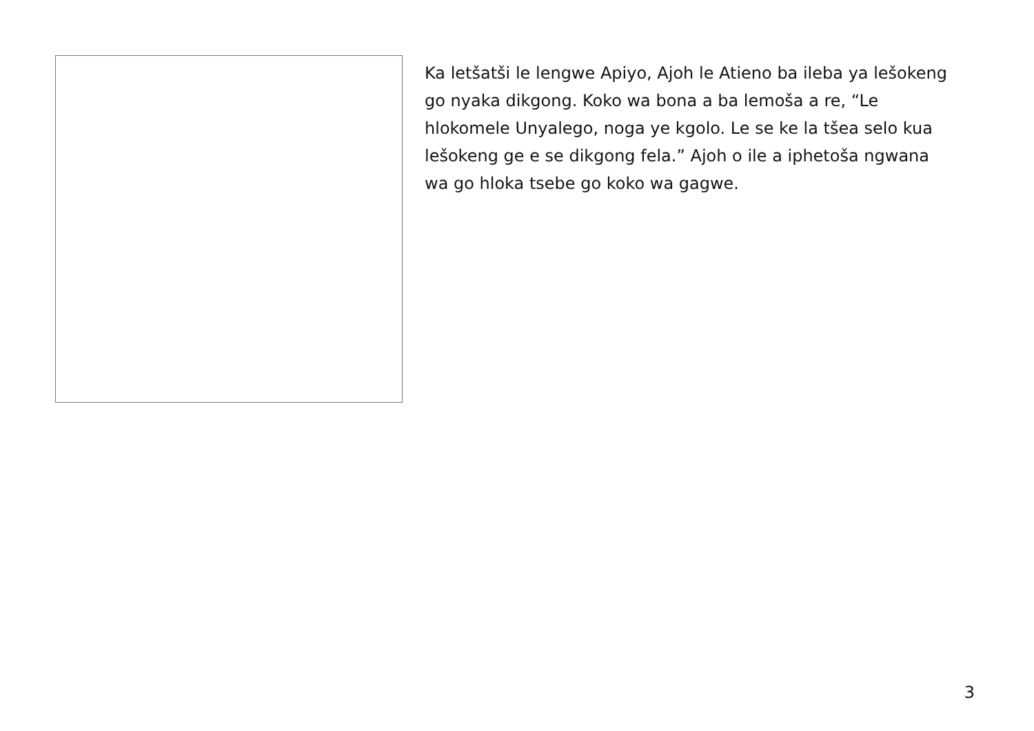Ka letšatši le lengwe Apiyo, Ajoh le Atieno ba ileba ya lešokeng go nyaka dikgong. Koko wa bona a ba lemoša a re, “Le hlokomele Unyalego, noga ye kgolo. Le se ke la tšea selo kua lešokeng ge e se dikgong fela.” Ajoh o ile a iphetoša ngwana wa go hloka tsebe go koko wa gagwe.
3